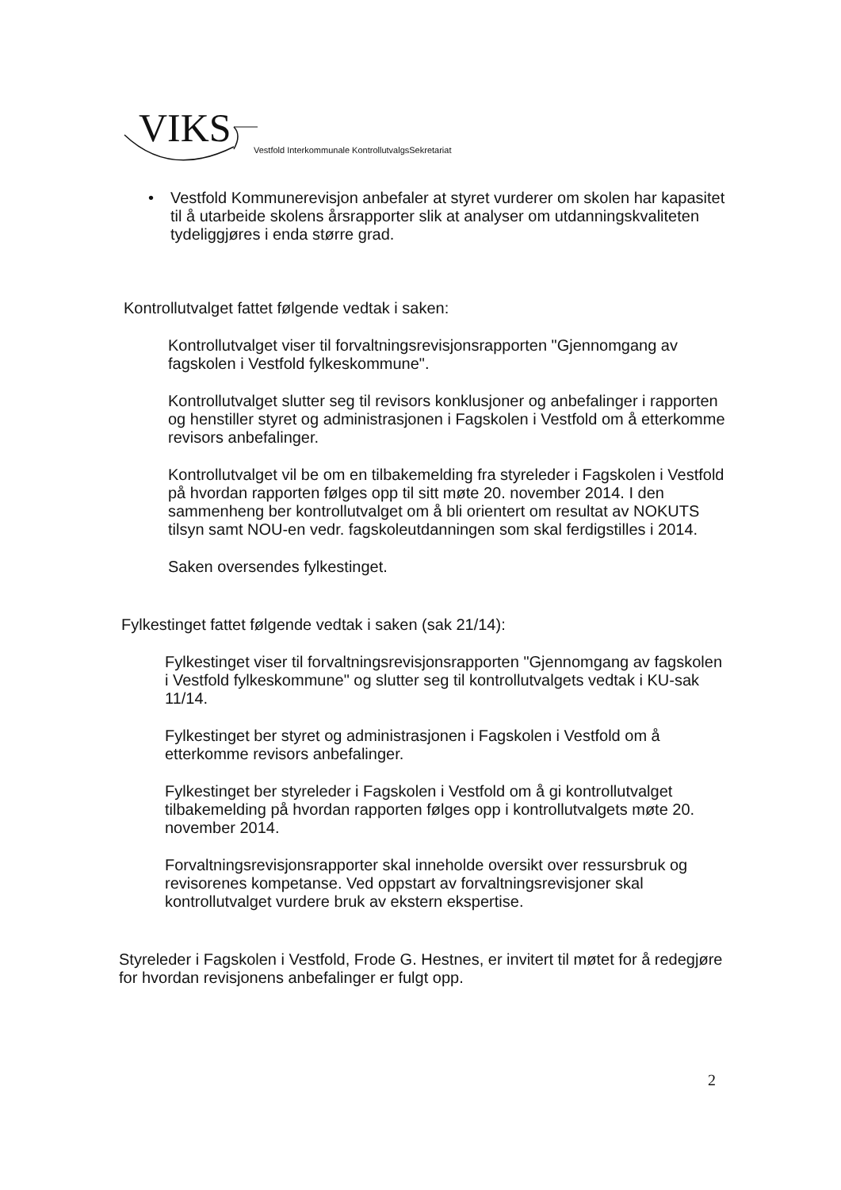VIKS Vestfold Interkommunale KontrollutvalgsSekretariat
• Vestfold Kommunerevisjon anbefaler at styret vurderer om skolen har kapasitet til å utarbeide skolens årsrapporter slik at analyser om utdanningskvaliteten tydeliggjøres i enda større grad.
Kontrollutvalget fattet følgende vedtak i saken:
Kontrollutvalget viser til forvaltningsrevisjonsrapporten "Gjennomgang av fagskolen i Vestfold fylkeskommune".
Kontrollutvalget slutter seg til revisors konklusjoner og anbefalinger i rapporten og henstiller styret og administrasjonen i Fagskolen i Vestfold om å etterkomme revisors anbefalinger.
Kontrollutvalget vil be om en tilbakemelding fra styreleder i Fagskolen i Vestfold på hvordan rapporten følges opp til sitt møte 20. november 2014. I den sammenheng ber kontrollutvalget om å bli orientert om resultat av NOKUTS tilsyn samt NOU-en vedr. fagskoleutdanningen som skal ferdigstilles i 2014.
Saken oversendes fylkestinget.
Fylkestinget fattet følgende vedtak i saken (sak 21/14):
Fylkestinget viser til forvaltningsrevisjonsrapporten "Gjennomgang av fagskolen i Vestfold fylkeskommune" og slutter seg til kontrollutvalgets vedtak i KU-sak 11/14.
Fylkestinget ber styret og administrasjonen i Fagskolen i Vestfold om å etterkomme revisors anbefalinger.
Fylkestinget ber styreleder i Fagskolen i Vestfold om å gi kontrollutvalget tilbakemelding på hvordan rapporten følges opp i kontrollutvalgets møte 20. november 2014.
Forvaltningsrevisjonsrapporter skal inneholde oversikt over ressursbruk og revisorenes kompetanse. Ved oppstart av forvaltningsrevisjoner skal kontrollutvalget vurdere bruk av ekstern ekspertise.
Styreleder i Fagskolen i Vestfold, Frode G. Hestnes, er invitert til møtet for å redegjøre for hvordan revisjonens anbefalinger er fulgt opp.
2